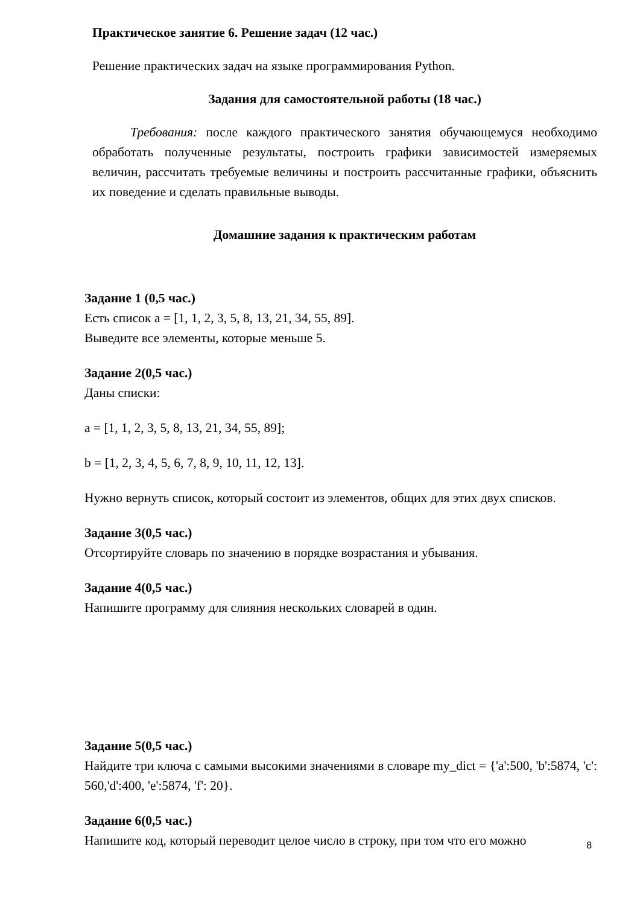Практическое занятие 6. Решение задач (12 час.)
Решение практических задач на языке программирования Python.
Задания для самостоятельной работы (18 час.)
Требования: после каждого практического занятия обучающемуся необходимо обработать полученные результаты, построить графики зависимостей измеряемых величин, рассчитать требуемые величины и построить рассчитанные графики, объяснить их поведение и сделать правильные выводы.
Домашние задания к практическим работам
Задание 1 (0,5 час.)
Есть список a = [1, 1, 2, 3, 5, 8, 13, 21, 34, 55, 89].
Выведите все элементы, которые меньше 5.
Задание 2(0,5 час.)
Даны списки:
a = [1, 1, 2, 3, 5, 8, 13, 21, 34, 55, 89];
b = [1, 2, 3, 4, 5, 6, 7, 8, 9, 10, 11, 12, 13].
Нужно вернуть список, который состоит из элементов, общих для этих двух списков.
Задание 3(0,5 час.)
Отсортируйте словарь по значению в порядке возрастания и убывания.
Задание 4(0,5 час.)
Напишите программу для слияния нескольких словарей в один.
Задание 5(0,5 час.)
Найдите три ключа с самыми высокими значениями в словаре my_dict = {'a':500, 'b':5874, 'c': 560,'d':400, 'e':5874, 'f': 20}.
Задание 6(0,5 час.)
Напишите код, который переводит целое число в строку, при том что его можно
8